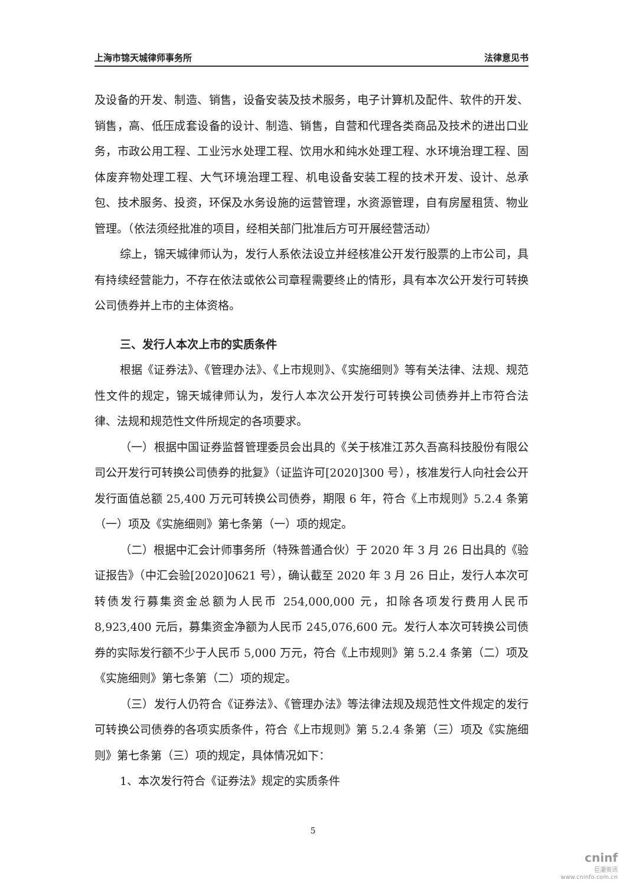上海市锦天城律师事务所 法律意见书
及设备的开发、制造、销售，设备安装及技术服务，电子计算机及配件、软件的开发、销售，高、低压成套设备的设计、制造、销售，自营和代理各类商品及技术的进出口业务，市政公用工程、工业污水处理工程、饮用水和纯水处理工程、水环境治理工程、固体废弃物处理工程、大气环境治理工程、机电设备安装工程的技术开发、设计、总承包、技术服务、投资，环保及水务设施的运营管理，水资源管理，自有房屋租赁、物业管理。（依法须经批准的项目，经相关部门批准后方可开展经营活动）
综上，锦天城律师认为，发行人系依法设立并经核准公开发行股票的上市公司，具有持续经营能力，不存在依法或依公司章程需要终止的情形，具有本次公开发行可转换公司债券并上市的主体资格。
三、发行人本次上市的实质条件
根据《证券法》、《管理办法》、《上市规则》、《实施细则》等有关法律、法规、规范性文件的规定，锦天城律师认为，发行人本次公开发行可转换公司债券并上市符合法律、法规和规范性文件所规定的各项要求。
（一）根据中国证券监督管理委员会出具的《关于核准江苏久吾高科技股份有限公司公开发行可转换公司债券的批复》（证监许可[2020]300 号），核准发行人向社会公开发行面值总额 25,400 万元可转换公司债券，期限 6 年，符合《上市规则》5.2.4 条第（一）项及《实施细则》第七条第（一）项的规定。
（二）根据中汇会计师事务所（特殊普通合伙）于 2020 年 3 月 26 日出具的《验证报告》（中汇会验[2020]0621 号），确认截至 2020 年 3 月 26 日止，发行人本次可转债发行募集资金总额为人民币 254,000,000 元，扣除各项发行费用人民币 8,923,400 元后，募集资金净额为人民币 245,076,600 元。发行人本次可转换公司债券的实际发行额不少于人民币 5,000 万元，符合《上市规则》第 5.2.4 条第（二）项及《实施细则》第七条第（二）项的规定。
（三）发行人仍符合《证券法》、《管理办法》等法律法规及规范性文件规定的发行可转换公司债券的各项实质条件，符合《上市规则》第 5.2.4 条第（三）项及《实施细则》第七条第（三）项的规定，具体情况如下：
1、本次发行符合《证券法》规定的实质条件
5
cninf
巨潮资讯
www.cninfo.com.cn